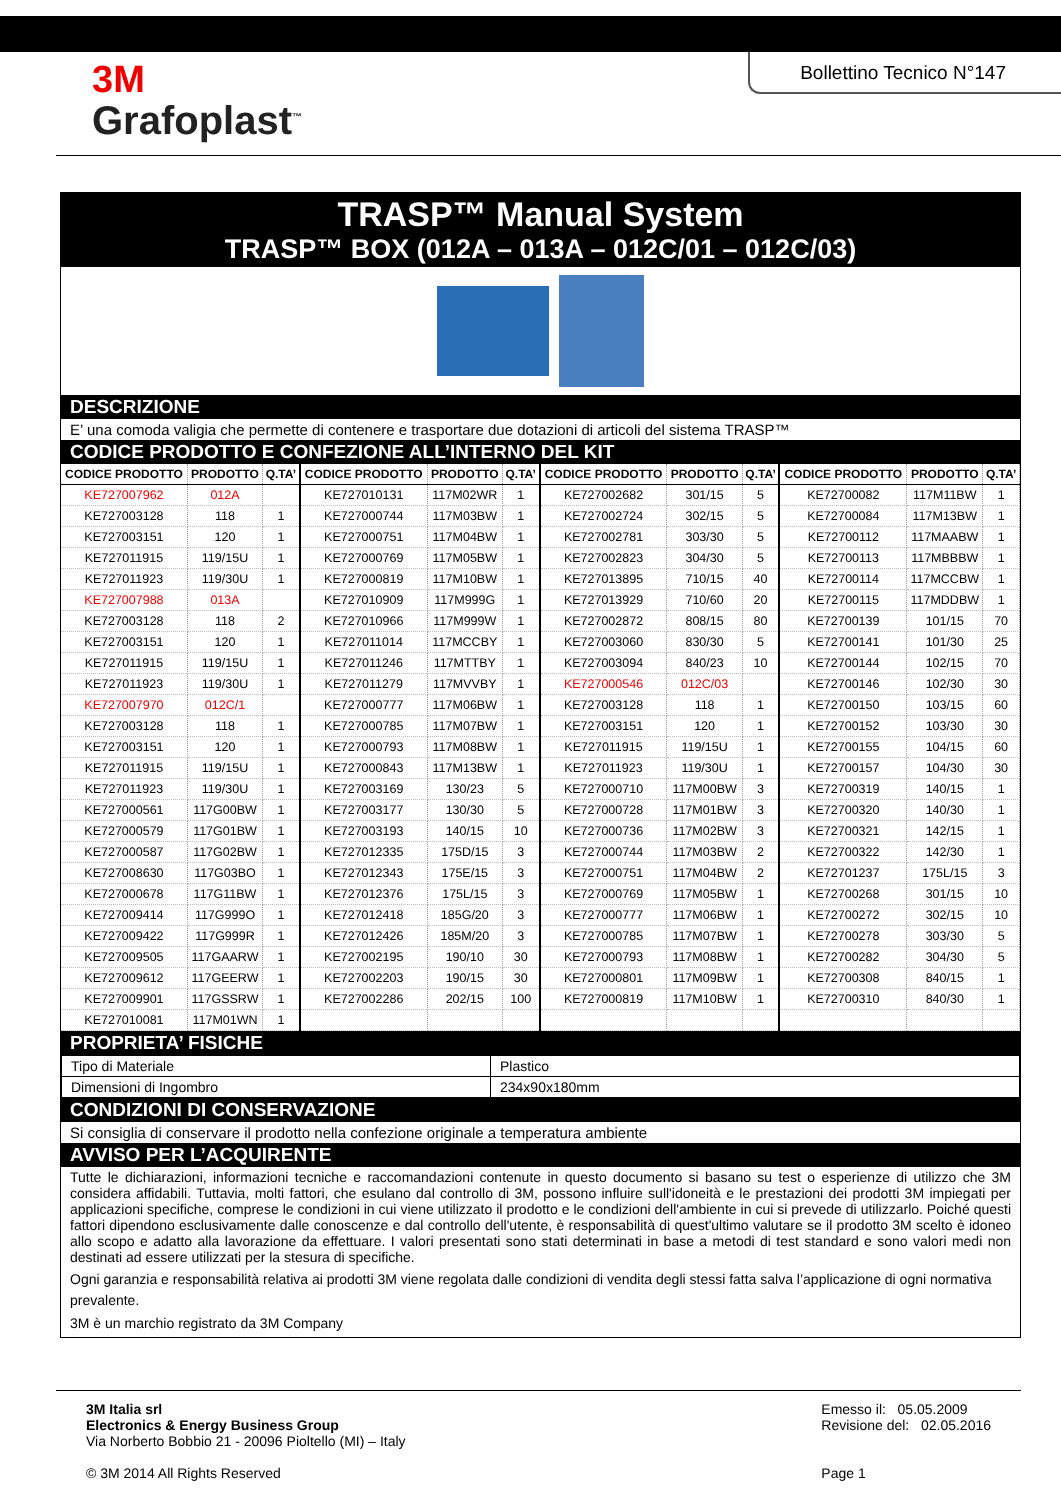3M
Grafoplast<sup>™</sup>
Bollettino Tecnico N°147
TRASP™ Manual System
TRASP™ BOX (012A – 013A – 012C/01 – 012C/03)
DESCRIZIONE
E’ una comoda valigia che permette di contenere e trasportare due dotazioni di articoli del sistema TRASP™
CODICE PRODOTTO E CONFEZIONE ALL’INTERNO DEL KIT
| CODICE PRODOTTO | PRODOTTO | Q.TA’ | CODICE PRODOTTO | PRODOTTO | Q.TA’ | CODICE PRODOTTO | PRODOTTO | Q.TA’ | CODICE PRODOTTO | PRODOTTO | Q.TA’ |
| --- | --- | --- | --- | --- | --- | --- | --- | --- | --- | --- | --- |
| KE727007962 | 012A | | KE727010131 | 117M02WR | 1 | KE727002682 | 301/15 | 5 | KE72700082 | 117M11BW | 1 |
| KE727003128 | 118 | 1 | KE727000744 | 117M03BW | 1 | KE727002724 | 302/15 | 5 | KE72700084 | 117M13BW | 1 |
| KE727003151 | 120 | 1 | KE727000751 | 117M04BW | 1 | KE727002781 | 303/30 | 5 | KE72700112 | 117MAABW | 1 |
| KE727011915 | 119/15U | 1 | KE727000769 | 117M05BW | 1 | KE727002823 | 304/30 | 5 | KE72700113 | 117MBBBW | 1 |
| KE727011923 | 119/30U | 1 | KE727000819 | 117M10BW | 1 | KE727013895 | 710/15 | 40 | KE72700114 | 117MCCBW | 1 |
| KE727007988 | 013A | | KE727010909 | 117M999G | 1 | KE727013929 | 710/60 | 20 | KE72700115 | 117MDDBW | 1 |
| KE727003128 | 118 | 2 | KE727010966 | 117M999W | 1 | KE727002872 | 808/15 | 80 | KE72700139 | 101/15 | 70 |
| KE727003151 | 120 | 1 | KE727011014 | 117MCCBY | 1 | KE727003060 | 830/30 | 5 | KE72700141 | 101/30 | 25 |
| KE727011915 | 119/15U | 1 | KE727011246 | 117MTTBY | 1 | KE727003094 | 840/23 | 10 | KE72700144 | 102/15 | 70 |
| KE727011923 | 119/30U | 1 | KE727011279 | 117MVVBY | 1 | KE727000546 | 012C/03 | | KE72700146 | 102/30 | 30 |
| KE727007970 | 012C/1 | | KE727000777 | 117M06BW | 1 | KE727003128 | 118 | 1 | KE72700150 | 103/15 | 60 |
| KE727003128 | 118 | 1 | KE727000785 | 117M07BW | 1 | KE727003151 | 120 | 1 | KE72700152 | 103/30 | 30 |
| KE727003151 | 120 | 1 | KE727000793 | 117M08BW | 1 | KE727011915 | 119/15U | 1 | KE72700155 | 104/15 | 60 |
| KE727011915 | 119/15U | 1 | KE727000843 | 117M13BW | 1 | KE727011923 | 119/30U | 1 | KE72700157 | 104/30 | 30 |
| KE727011923 | 119/30U | 1 | KE727003169 | 130/23 | 5 | KE727000710 | 117M00BW | 3 | KE72700319 | 140/15 | 1 |
| KE727000561 | 117G00BW | 1 | KE727003177 | 130/30 | 5 | KE727000728 | 117M01BW | 3 | KE72700320 | 140/30 | 1 |
| KE727000579 | 117G01BW | 1 | KE727003193 | 140/15 | 10 | KE727000736 | 117M02BW | 3 | KE72700321 | 142/15 | 1 |
| KE727000587 | 117G02BW | 1 | KE727012335 | 175D/15 | 3 | KE727000744 | 117M03BW | 2 | KE72700322 | 142/30 | 1 |
| KE727008630 | 117G03BO | 1 | KE727012343 | 175E/15 | 3 | KE727000751 | 117M04BW | 2 | KE72701237 | 175L/15 | 3 |
| KE727000678 | 117G11BW | 1 | KE727012376 | 175L/15 | 3 | KE727000769 | 117M05BW | 1 | KE72700268 | 301/15 | 10 |
| KE727009414 | 117G999O | 1 | KE727012418 | 185G/20 | 3 | KE727000777 | 117M06BW | 1 | KE72700272 | 302/15 | 10 |
| KE727009422 | 117G999R | 1 | KE727012426 | 185M/20 | 3 | KE727000785 | 117M07BW | 1 | KE72700278 | 303/30 | 5 |
| KE727009505 | 117GAARW | 1 | KE727002195 | 190/10 | 30 | KE727000793 | 117M08BW | 1 | KE72700282 | 304/30 | 5 |
| KE727009612 | 117GEERW | 1 | KE727002203 | 190/15 | 30 | KE727000801 | 117M09BW | 1 | KE72700308 | 840/15 | 1 |
| KE727009901 | 117GSSRW | 1 | KE727002286 | 202/15 | 100 | KE727000819 | 117M10BW | 1 | KE72700310 | 840/30 | 1 |
| KE727010081 | 117M01WN | 1 | | | | | | | | | |
PROPRIETA’ FISICHE
| Tipo di Materiale | Plastico |
| Dimensioni di Ingombro | 234x90x180mm |
CONDIZIONI DI CONSERVAZIONE
Si consiglia di conservare il prodotto nella confezione originale a temperatura ambiente
AVVISO PER L’ACQUIRENTE
Tutte le dichiarazioni, informazioni tecniche e raccomandazioni contenute in questo documento si basano su test o esperienze di utilizzo che 3M considera affidabili. Tuttavia, molti fattori, che esulano dal controllo di 3M, possono influire sull'idoneità e le prestazioni dei prodotti 3M impiegati per applicazioni specifiche, comprese le condizioni in cui viene utilizzato il prodotto e le condizioni dell'ambiente in cui si prevede di utilizzarlo. Poiché questi fattori dipendono esclusivamente dalle conoscenze e dal controllo dell'utente, è responsabilità di quest'ultimo valutare se il prodotto 3M scelto è idoneo allo scopo e adatto alla lavorazione da effettuare. I valori presentati sono stati determinati in base a metodi di test standard e sono valori medi non destinati ad essere utilizzati per la stesura di specifiche.
Ogni garanzia e responsabilità relativa ai prodotti 3M viene regolata dalle condizioni di vendita degli stessi fatta salva l’applicazione di ogni normativa prevalente.
3M è un marchio registrato da 3M Company
3M Italia srl
Electronics & Energy Business Group
Via Norberto Bobbio 21 - 20096 Pioltello (MI) – Italy
© 3M 2014 All Rights Reserved
Emesso il: 05.05.2009
Revisione del: 02.05.2016
Page 1